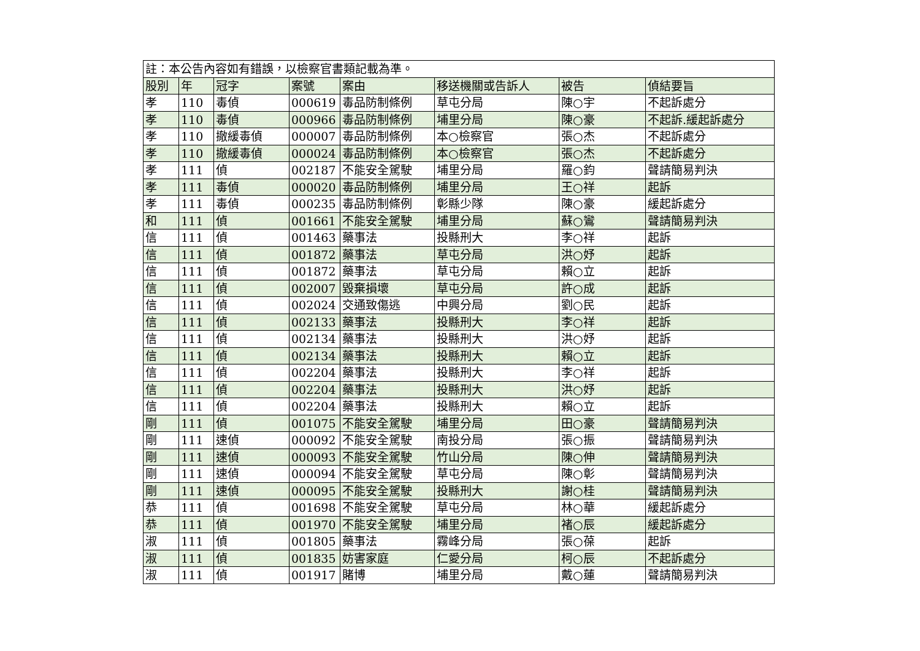| 註：本公告內容如有錯誤，以檢察官書類記載為準。 | | | | | | | |
| 股別 | 年 | 冠字 | 案號 | 案由 | 移送機關或告訴人 | 被告 | 偵結要旨 |
| 孝 | 110 | 毒偵 | 000619 | 毒品防制條例 | 草屯分局 | 陳○宇 | 不起訴處分 |
| 孝 | 110 | 毒偵 | 000966 | 毒品防制條例 | 埔里分局 | 陳○豪 | 不起訴.緩起訴處分 |
| 孝 | 110 | 撤緩毒偵 | 000007 | 毒品防制條例 | 本○檢察官 | 張○杰 | 不起訴處分 |
| 孝 | 110 | 撤緩毒偵 | 000024 | 毒品防制條例 | 本○檢察官 | 張○杰 | 不起訴處分 |
| 孝 | 111 | 偵 | 002187 | 不能安全駕駛 | 埔里分局 | 羅○鈞 | 聲請簡易判決 |
| 孝 | 111 | 毒偵 | 000020 | 毒品防制條例 | 埔里分局 | 王○祥 | 起訴 |
| 孝 | 111 | 毒偵 | 000235 | 毒品防制條例 | 彰縣少隊 | 陳○豪 | 緩起訴處分 |
| 和 | 111 | 偵 | 001661 | 不能安全駕駛 | 埔里分局 | 蘇○鸞 | 聲請簡易判決 |
| 信 | 111 | 偵 | 001463 | 藥事法 | 投縣刑大 | 李○祥 | 起訴 |
| 信 | 111 | 偵 | 001872 | 藥事法 | 草屯分局 | 洪○妤 | 起訴 |
| 信 | 111 | 偵 | 001872 | 藥事法 | 草屯分局 | 賴○立 | 起訴 |
| 信 | 111 | 偵 | 002007 | 毀棄損壞 | 草屯分局 | 許○成 | 起訴 |
| 信 | 111 | 偵 | 002024 | 交通致傷逃 | 中興分局 | 劉○民 | 起訴 |
| 信 | 111 | 偵 | 002133 | 藥事法 | 投縣刑大 | 李○祥 | 起訴 |
| 信 | 111 | 偵 | 002134 | 藥事法 | 投縣刑大 | 洪○妤 | 起訴 |
| 信 | 111 | 偵 | 002134 | 藥事法 | 投縣刑大 | 賴○立 | 起訴 |
| 信 | 111 | 偵 | 002204 | 藥事法 | 投縣刑大 | 李○祥 | 起訴 |
| 信 | 111 | 偵 | 002204 | 藥事法 | 投縣刑大 | 洪○妤 | 起訴 |
| 信 | 111 | 偵 | 002204 | 藥事法 | 投縣刑大 | 賴○立 | 起訴 |
| 剛 | 111 | 偵 | 001075 | 不能安全駕駛 | 埔里分局 | 田○豪 | 聲請簡易判決 |
| 剛 | 111 | 速偵 | 000092 | 不能安全駕駛 | 南投分局 | 張○振 | 聲請簡易判決 |
| 剛 | 111 | 速偵 | 000093 | 不能安全駕駛 | 竹山分局 | 陳○伸 | 聲請簡易判決 |
| 剛 | 111 | 速偵 | 000094 | 不能安全駕駛 | 草屯分局 | 陳○彰 | 聲請簡易判決 |
| 剛 | 111 | 速偵 | 000095 | 不能安全駕駛 | 投縣刑大 | 謝○桂 | 聲請簡易判決 |
| 恭 | 111 | 偵 | 001698 | 不能安全駕駛 | 草屯分局 | 林○華 | 緩起訴處分 |
| 恭 | 111 | 偵 | 001970 | 不能安全駕駛 | 埔里分局 | 褚○辰 | 緩起訴處分 |
| 淑 | 111 | 偵 | 001805 | 藥事法 | 霧峰分局 | 張○葆 | 起訴 |
| 淑 | 111 | 偵 | 001835 | 妨害家庭 | 仁愛分局 | 柯○辰 | 不起訴處分 |
| 淑 | 111 | 偵 | 001917 | 賭博 | 埔里分局 | 戴○蓮 | 聲請簡易判決 |